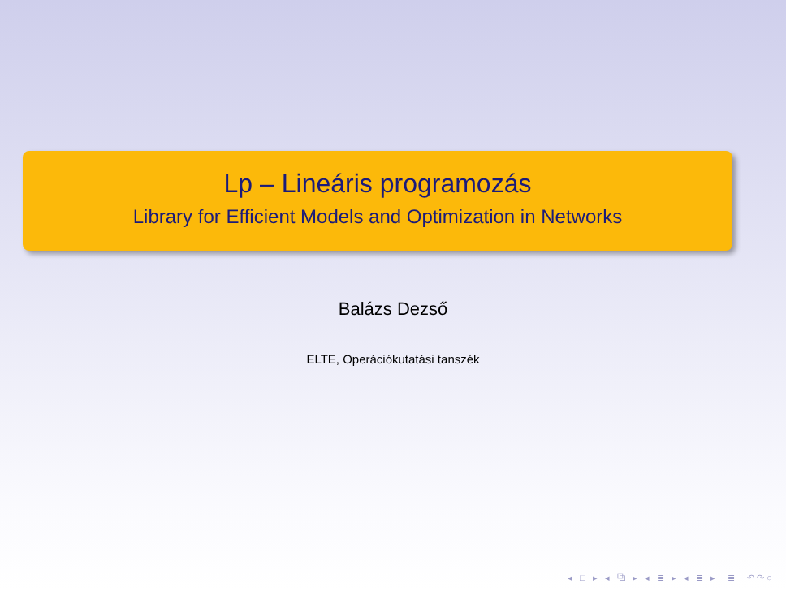Lp – Lineáris programozás
Library for Efficient Models and Optimization in Networks
Balázs Dezső
ELTE, Operációkutatási tanszék
◂ □ ▸ ◂ ⧉ ▸ ◂ ≣ ▸ ◂ ≣ ▸ ≣ ↶↷○